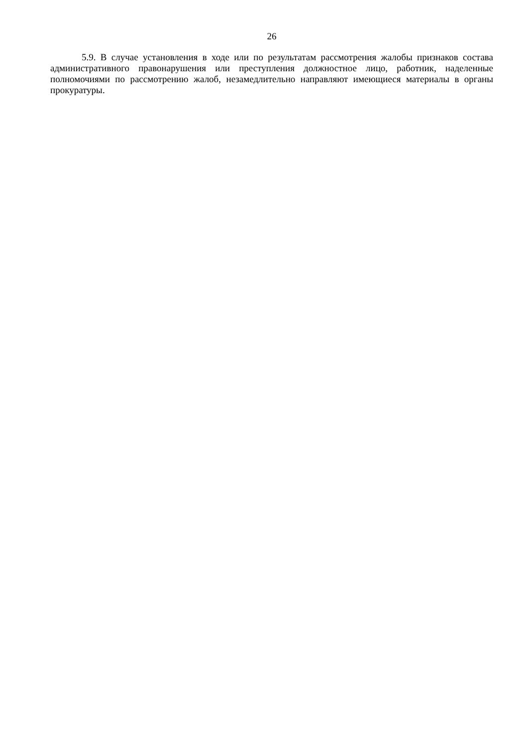26
5.9. В случае установления в ходе или по результатам рассмотрения жалобы признаков состава административного правонарушения или преступления должностное лицо, работник, наделенные полномочиями по рассмотрению жалоб, незамедлительно направляют имеющиеся материалы в органы прокуратуры.